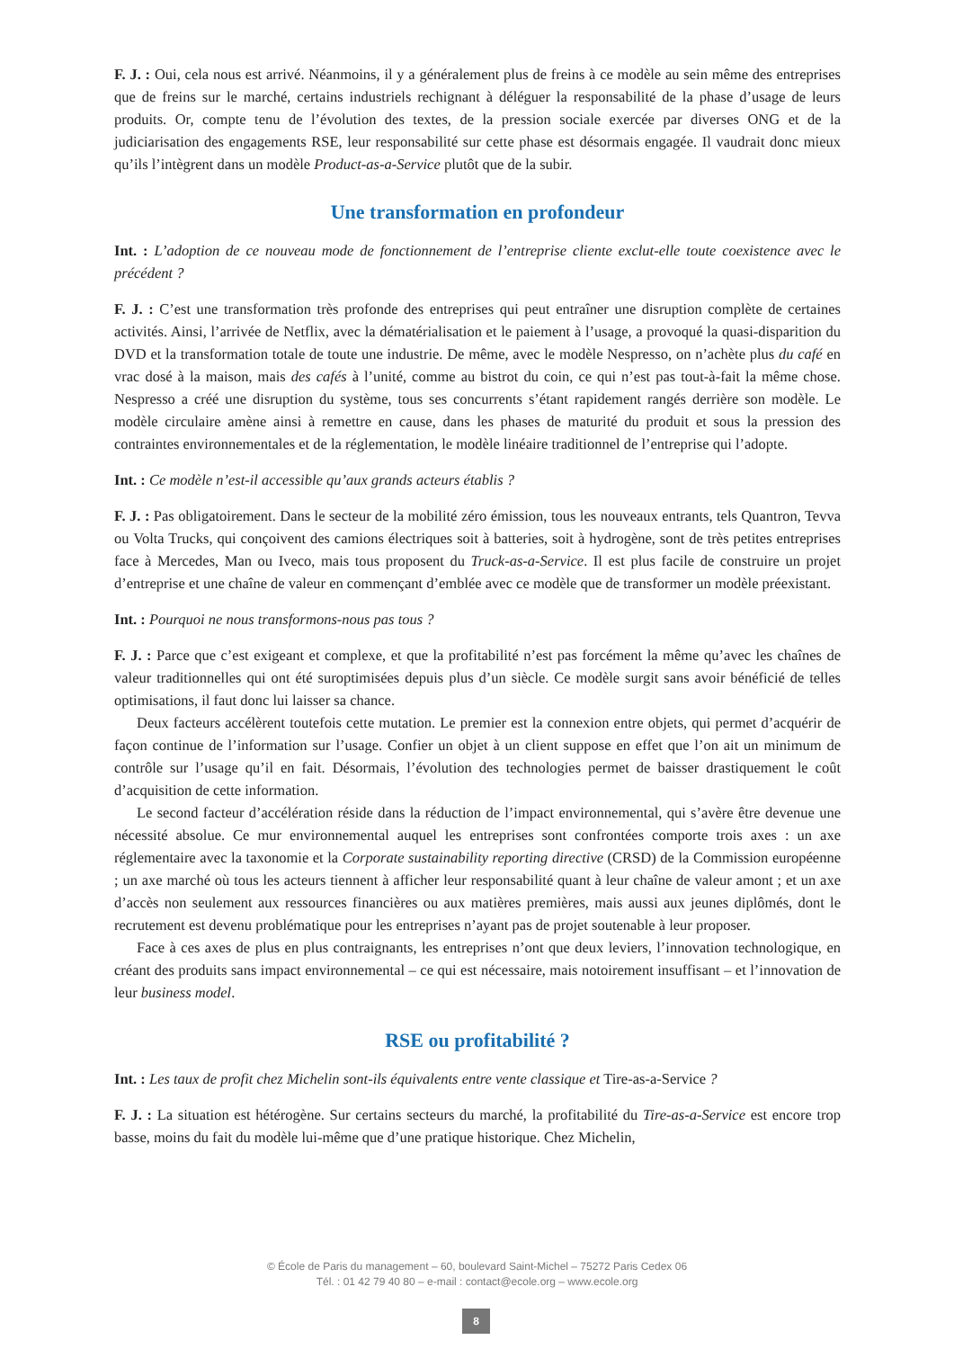F. J. : Oui, cela nous est arrivé. Néanmoins, il y a généralement plus de freins à ce modèle au sein même des entreprises que de freins sur le marché, certains industriels rechignant à déléguer la responsabilité de la phase d’usage de leurs produits. Or, compte tenu de l’évolution des textes, de la pression sociale exercée par diverses ONG et de la judiciarisation des engagements RSE, leur responsabilité sur cette phase est désormais engagée. Il vaudrait donc mieux qu’ils l’intègrent dans un modèle Product-as-a-Service plutôt que de la subir.
Une transformation en profondeur
Int. : L’adoption de ce nouveau mode de fonctionnement de l’entreprise cliente exclut-elle toute coexistence avec le précédent ?
F. J. : C’est une transformation très profonde des entreprises qui peut entraîner une disruption complète de certaines activités. Ainsi, l’arrivée de Netflix, avec la dématérialisation et le paiement à l’usage, a provoqué la quasi-disparition du DVD et la transformation totale de toute une industrie. De même, avec le modèle Nespresso, on n’achète plus du café en vrac dosé à la maison, mais des cafés à l’unité, comme au bistrot du coin, ce qui n’est pas tout-à-fait la même chose. Nespresso a créé une disruption du système, tous ses concurrents s’étant rapidement rangés derrière son modèle. Le modèle circulaire amène ainsi à remettre en cause, dans les phases de maturité du produit et sous la pression des contraintes environnementales et de la réglementation, le modèle linéaire traditionnel de l’entreprise qui l’adopte.
Int. : Ce modèle n’est-il accessible qu’aux grands acteurs établis ?
F. J. : Pas obligatoirement. Dans le secteur de la mobilité zéro émission, tous les nouveaux entrants, tels Quantron, Tevva ou Volta Trucks, qui conçoivent des camions électriques soit à batteries, soit à hydrogène, sont de très petites entreprises face à Mercedes, Man ou Iveco, mais tous proposent du Truck-as-a-Service. Il est plus facile de construire un projet d’entreprise et une chaîne de valeur en commençant d’emblée avec ce modèle que de transformer un modèle préexistant.
Int. : Pourquoi ne nous transformons-nous pas tous ?
F. J. : Parce que c’est exigeant et complexe, et que la profitabilité n’est pas forcément la même qu’avec les chaînes de valeur traditionnelles qui ont été suroptimisées depuis plus d’un siècle. Ce modèle surgit sans avoir bénéficié de telles optimisations, il faut donc lui laisser sa chance.
Deux facteurs accélèrent toutefois cette mutation. Le premier est la connexion entre objets, qui permet d’acquérir de façon continue de l’information sur l’usage. Confier un objet à un client suppose en effet que l’on ait un minimum de contrôle sur l’usage qu’il en fait. Désormais, l’évolution des technologies permet de baisser drastiquement le coût d’acquisition de cette information.
Le second facteur d’accélération réside dans la réduction de l’impact environnemental, qui s’avère être devenue une nécessité absolue. Ce mur environnemental auquel les entreprises sont confrontées comporte trois axes : un axe réglementaire avec la taxonomie et la Corporate sustainability reporting directive (CRSD) de la Commission européenne ; un axe marché où tous les acteurs tiennent à afficher leur responsabilité quant à leur chaîne de valeur amont ; et un axe d’accès non seulement aux ressources financières ou aux matières premières, mais aussi aux jeunes diplômés, dont le recrutement est devenu problématique pour les entreprises n’ayant pas de projet soutenable à leur proposer.
Face à ces axes de plus en plus contraignants, les entreprises n’ont que deux leviers, l’innovation technologique, en créant des produits sans impact environnemental – ce qui est nécessaire, mais notoirement insuffisant – et l’innovation de leur business model.
RSE ou profitabilité ?
Int. : Les taux de profit chez Michelin sont-ils équivalents entre vente classique et Tire-as-a-Service ?
F. J. : La situation est hétérogène. Sur certains secteurs du marché, la profitabilité du Tire-as-a-Service est encore trop basse, moins du fait du modèle lui-même que d’une pratique historique. Chez Michelin,
© École de Paris du management – 60, boulevard Saint-Michel – 75272 Paris Cedex 06
Tél. : 01 42 79 40 80 – e-mail : contact@ecole.org – www.ecole.org
8